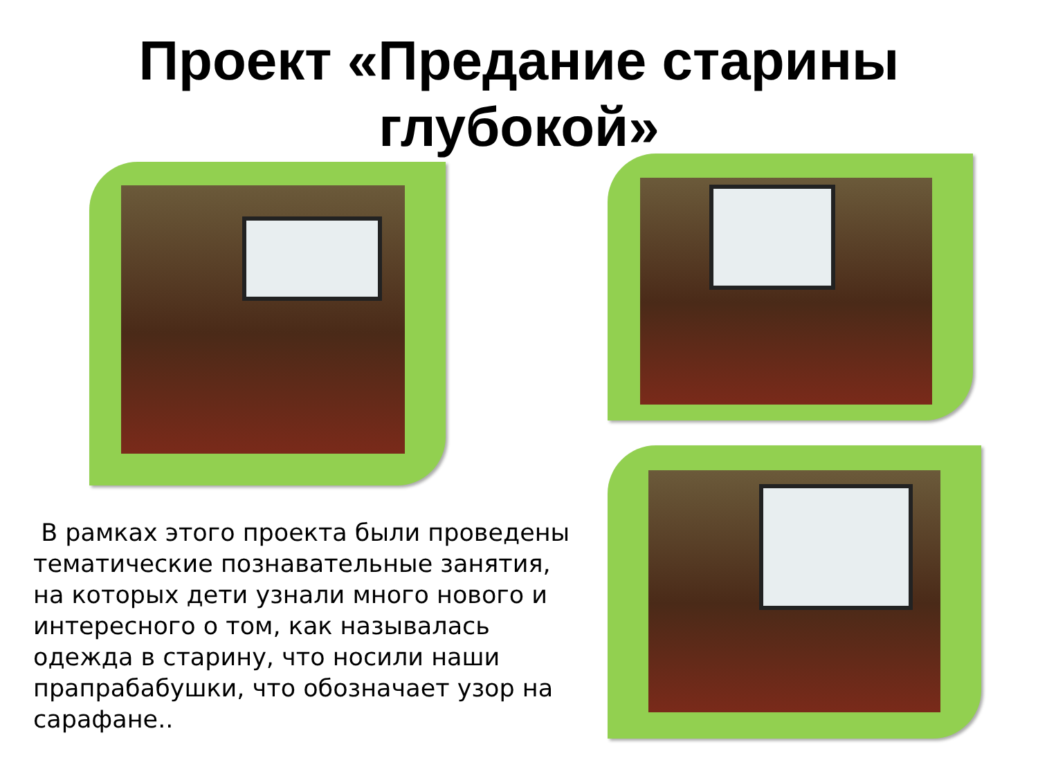Проект «Предание старины глубокой»
В рамках этого проекта были проведены тематические познавательные занятия, на которых дети узнали много нового и интересного о том, как называлась одежда в старину, что носили наши прапрабабушки, что обозначает узор на сарафане..